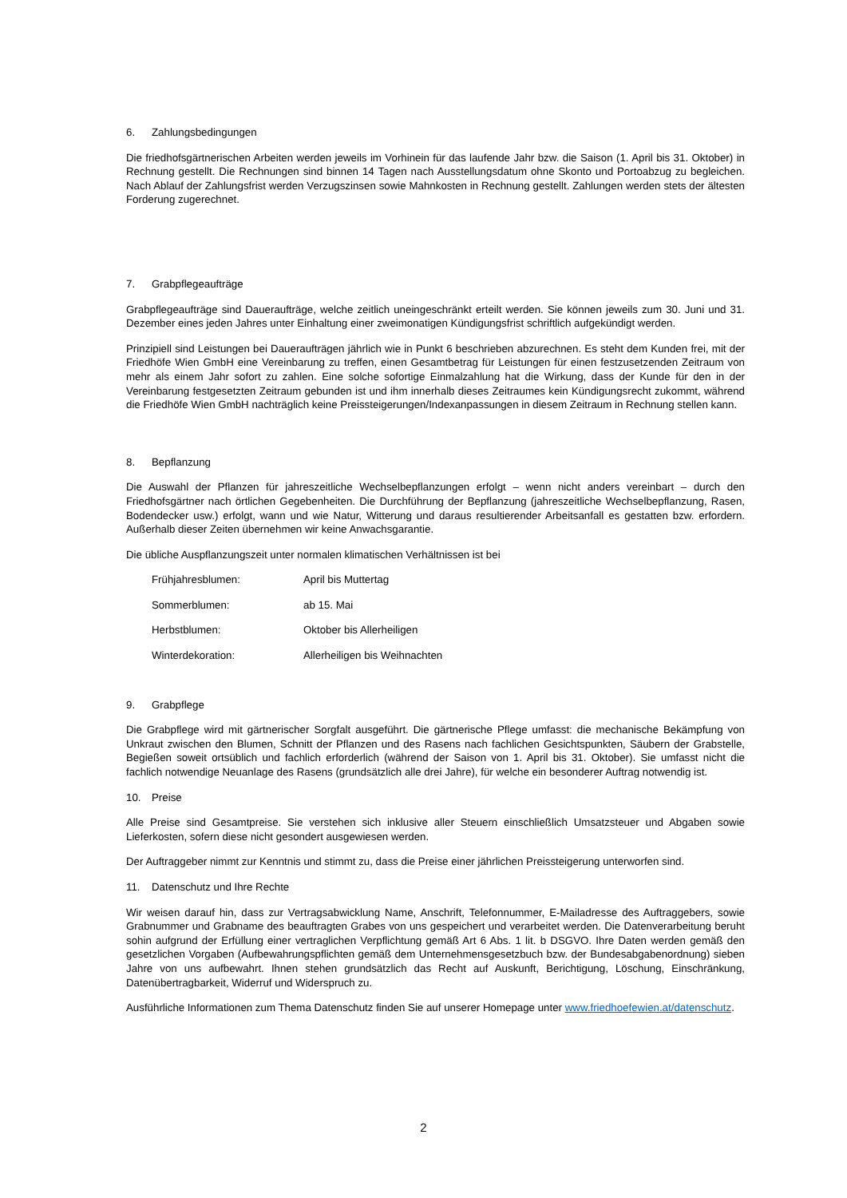6. Zahlungsbedingungen
Die friedhofsgärtnerischen Arbeiten werden jeweils im Vorhinein für das laufende Jahr bzw. die Saison (1. April bis 31. Oktober) in Rechnung gestellt. Die Rechnungen sind binnen 14 Tagen nach Ausstellungsdatum ohne Skonto und Portoabzug zu begleichen. Nach Ablauf der Zahlungsfrist werden Verzugszinsen sowie Mahnkosten in Rechnung gestellt. Zahlungen werden stets der ältesten Forderung zugerechnet.
7. Grabpflegeaufträge
Grabpflegeaufträge sind Daueraufträge, welche zeitlich uneingeschränkt erteilt werden. Sie können jeweils zum 30. Juni und 31. Dezember eines jeden Jahres unter Einhaltung einer zweimonatigen Kündigungsfrist schriftlich aufgekündigt werden.
Prinzipiell sind Leistungen bei Daueraufträgen jährlich wie in Punkt 6 beschrieben abzurechnen. Es steht dem Kunden frei, mit der Friedhöfe Wien GmbH eine Vereinbarung zu treffen, einen Gesamtbetrag für Leistungen für einen festzusetzenden Zeitraum von mehr als einem Jahr sofort zu zahlen. Eine solche sofortige Einmalzahlung hat die Wirkung, dass der Kunde für den in der Vereinbarung festgesetzten Zeitraum gebunden ist und ihm innerhalb dieses Zeitraumes kein Kündigungsrecht zukommt, während die Friedhöfe Wien GmbH nachträglich keine Preissteigerungen/Indexanpassungen in diesem Zeitraum in Rechnung stellen kann.
8. Bepflanzung
Die Auswahl der Pflanzen für jahreszeitliche Wechselbepflanzungen erfolgt – wenn nicht anders vereinbart – durch den Friedhofsgärtner nach örtlichen Gegebenheiten. Die Durchführung der Bepflanzung (jahreszeitliche Wechselbepflanzung, Rasen, Bodendecker usw.) erfolgt, wann und wie Natur, Witterung und daraus resultierender Arbeitsanfall es gestatten bzw. erfordern. Außerhalb dieser Zeiten übernehmen wir keine Anwachsgarantie.
Die übliche Auspflanzungszeit unter normalen klimatischen Verhältnissen ist bei
Frühjahresblumen: April bis Muttertag
Sommerblumen: ab 15. Mai
Herbstblumen: Oktober bis Allerheiligen
Winterdekoration: Allerheiligen bis Weihnachten
9. Grabpflege
Die Grabpflege wird mit gärtnerischer Sorgfalt ausgeführt. Die gärtnerische Pflege umfasst: die mechanische Bekämpfung von Unkraut zwischen den Blumen, Schnitt der Pflanzen und des Rasens nach fachlichen Gesichtspunkten, Säubern der Grabstelle, Begießen soweit ortsüblich und fachlich erforderlich (während der Saison von 1. April bis 31. Oktober). Sie umfasst nicht die fachlich notwendige Neuanlage des Rasens (grundsätzlich alle drei Jahre), für welche ein besonderer Auftrag notwendig ist.
10. Preise
Alle Preise sind Gesamtpreise. Sie verstehen sich inklusive aller Steuern einschließlich Umsatzsteuer und Abgaben sowie Lieferkosten, sofern diese nicht gesondert ausgewiesen werden.
Der Auftraggeber nimmt zur Kenntnis und stimmt zu, dass die Preise einer jährlichen Preissteigerung unterworfen sind.
11. Datenschutz und Ihre Rechte
Wir weisen darauf hin, dass zur Vertragsabwicklung Name, Anschrift, Telefonnummer, E-Mailadresse des Auftraggebers, sowie Grabnummer und Grabname des beauftragten Grabes von uns gespeichert und verarbeitet werden. Die Datenverarbeitung beruht sohin aufgrund der Erfüllung einer vertraglichen Verpflichtung gemäß Art 6 Abs. 1 lit. b DSGVO. Ihre Daten werden gemäß den gesetzlichen Vorgaben (Aufbewahrungspflichten gemäß dem Unternehmensgesetzbuch bzw. der Bundesabgabenordnung) sieben Jahre von uns aufbewahrt. Ihnen stehen grundsätzlich das Recht auf Auskunft, Berichtigung, Löschung, Einschränkung, Datenübertragbarkeit, Widerruf und Widerspruch zu.
Ausführliche Informationen zum Thema Datenschutz finden Sie auf unserer Homepage unter www.friedhoefewien.at/datenschutz.
2